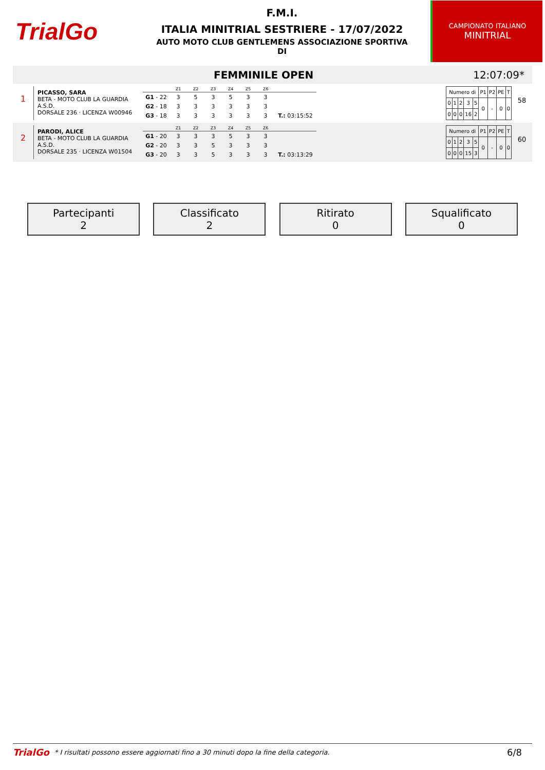TrialGo
F.M.I.
ITALIA MINITRIAL SESTRIERE - 17/07/2022
AUTO MOTO CLUB GENTLEMENS ASSOCIAZIONE SPORTIVA
DI
CAMPIONATO ITALIANO
MINITRIAL
FEMMINILE OPEN 12:07:09*
1
PICASSO, SARA
BETA - MOTO CLUB LA GUARDIA A.S.D.
DORSALE 236 · LICENZA W00946
| | Z1 | Z2 | Z3 | Z4 | Z5 | Z6 | |
| --- | --- | --- | --- | --- | --- | --- | --- |
| G1 - 22 | 3 | 5 | 3 | 5 | 3 | 3 | |
| G2 - 18 | 3 | 3 | 3 | 3 | 3 | 3 | |
| G3 - 18 | 3 | 3 | 3 | 3 | 3 | 3 | T.: 03:15:52 |
| Numero di | | | | | P1 | P2 | PE | T |
| 0 | 1 | 2 | 3 | 5 | 0 | - | 0 | 0 |
| 0 | 0 | 0 | 16 | 2 | | | | |
58
2
PARODI, ALICE
BETA - MOTO CLUB LA GUARDIA A.S.D.
DORSALE 235 · LICENZA W01504
| | Z1 | Z2 | Z3 | Z4 | Z5 | Z6 | |
| --- | --- | --- | --- | --- | --- | --- | --- |
| G1 - 20 | 3 | 3 | 3 | 5 | 3 | 3 | |
| G2 - 20 | 3 | 3 | 5 | 3 | 3 | 3 | |
| G3 - 20 | 3 | 3 | 5 | 3 | 3 | 3 | T.: 03:13:29 |
| Numero di | | | | | P1 | P2 | PE | T |
| 0 | 1 | 2 | 3 | 5 | 0 | - | 0 | 0 |
| 0 | 0 | 0 | 15 | 3 | | | | |
60
Partecipanti
2
Classificato
2
Ritirato
0
Squalificato
0
TrialGo * I risultati possono essere aggiornati fino a 30 minuti dopo la fine della categoria. 6/8